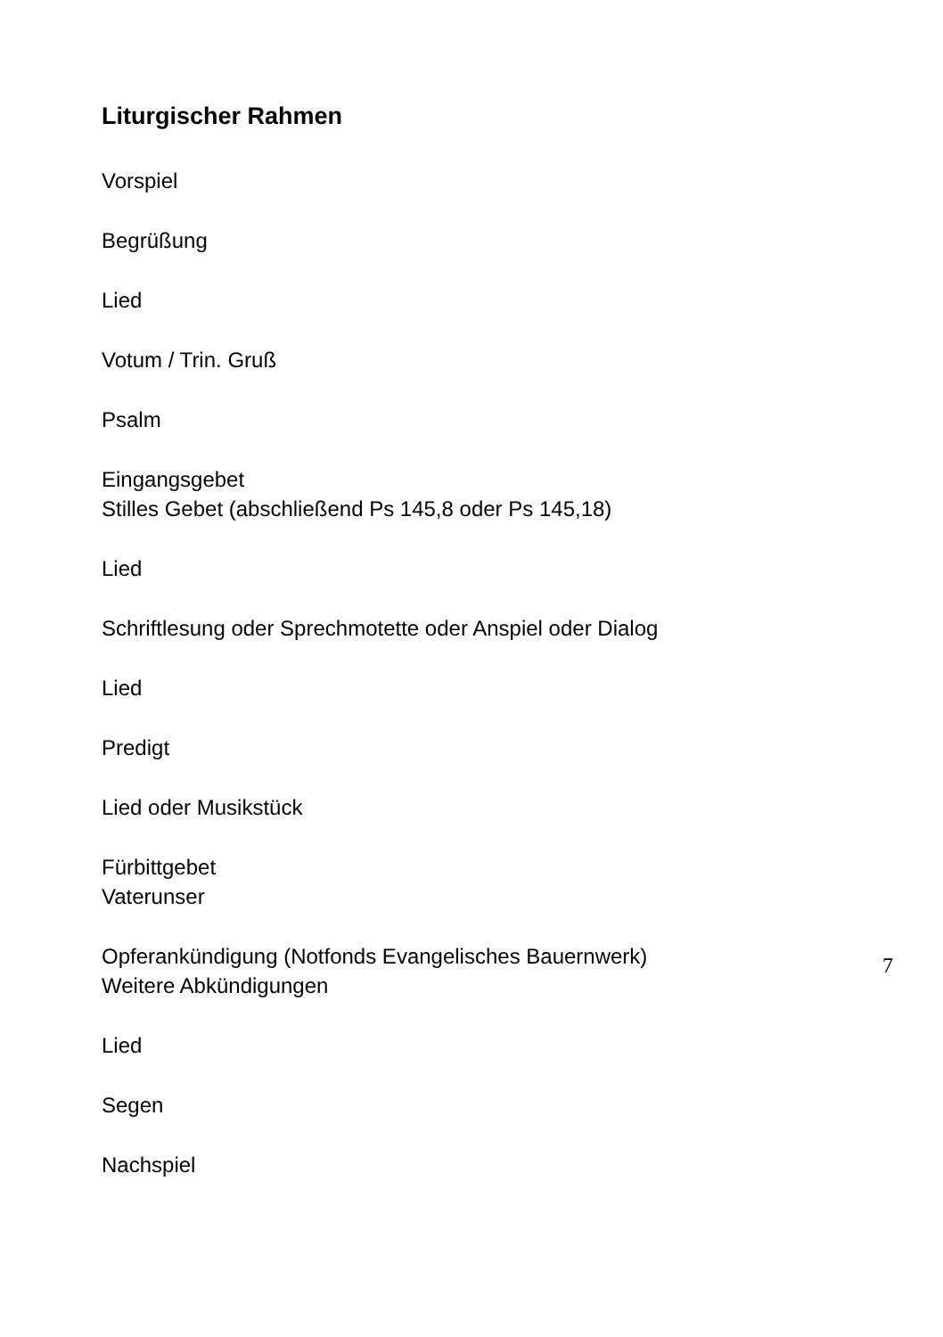Liturgischer Rahmen
Vorspiel
Begrüßung
Lied
Votum / Trin. Gruß
Psalm
Eingangsgebet
Stilles Gebet (abschließend Ps 145,8 oder Ps 145,18)
Lied
Schriftlesung oder Sprechmotette oder Anspiel oder Dialog
Lied
Predigt
Lied oder Musikstück
Fürbittgebet
Vaterunser
Opferankündigung (Notfonds Evangelisches Bauernwerk)
Weitere Abkündigungen
Lied
Segen
Nachspiel
7